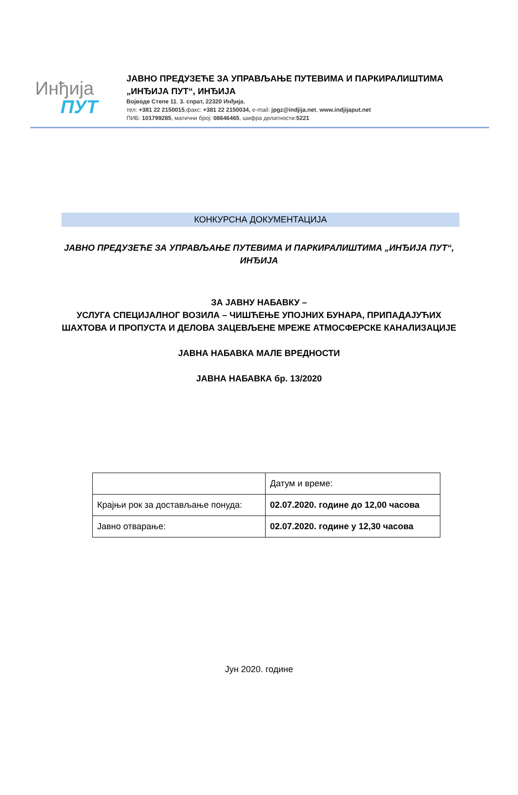Инђија
ПУТ
ЈАВНО ПРЕДУЗЕЋЕ ЗА УПРАВЉАЊЕ ПУТЕВИМА И ПАРКИРАЛИШТИМА
„ИНЂИЈА ПУТ“, ИНЂИЈА
Војводе Степе 11, 3. спрат, 22320 Инђија,
тел: +381 22 2150015,факс: +381 22 2150034, e-mail: jpgz@indjija.net, www.indjijaput.net
ПИБ: 101799285, матични број: 08646465, шифра делатности:5221
КОНКУРСНА ДОКУМЕНТАЦИЈА
ЈАВНО ПРЕДУЗЕЋЕ ЗА УПРАВЉАЊЕ ПУТЕВИМА И ПАРКИРАЛИШТИМА „ИНЂИЈА ПУТ“, ИНЂИЈА
ЗА ЈАВНУ НАБАВКУ –
УСЛУГА СПЕЦИЈАЛНОГ ВОЗИЛА – ЧИШЋЕЊЕ УПОЈНИХ БУНАРА, ПРИПАДАЈУЋИХ ШАХТОВА И ПРОПУСТА И ДЕЛОВА ЗАЦЕВЉЕНЕ МРЕЖЕ АТМОСФЕРСКЕ КАНАЛИЗАЦИЈЕ
ЈАВНА НАБАВКА МАЛЕ ВРЕДНОСТИ
ЈАВНА НАБАВКА бр. 13/2020
| | Датум и време: |
| Крајњи рок за достављање понуда: | 02.07.2020. године до 12,00 часова |
| Јавно отварање: | 02.07.2020. године у 12,30 часова |
Јун 2020. године